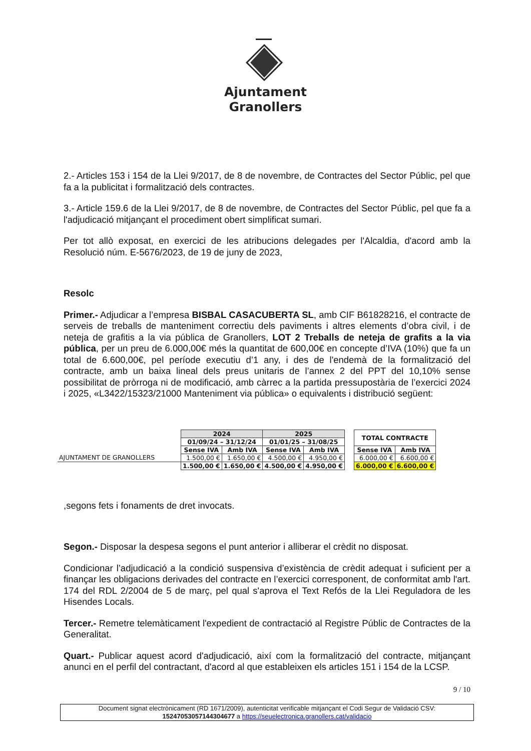Ajuntament
Granollers
2.- Articles 153 i 154 de la Llei 9/2017, de 8 de novembre, de Contractes del Sector Públic, pel que fa a la publicitat i formalització dels contractes.
3.- Article 159.6 de la Llei 9/2017, de 8 de novembre, de Contractes del Sector Públic, pel que fa a l'adjudicació mitjançant el procediment obert simplificat sumari.
Per tot allò exposat, en exercici de les atribucions delegades per l'Alcaldia, d'acord amb la Resolució núm. E-5676/2023, de 19 de juny de 2023,
Resolc
Primer.- Adjudicar a l’empresa BISBAL CASACUBERTA SL, amb CIF B61828216, el contracte de serveis de treballs de manteniment correctiu dels paviments i altres elements d’obra civil, i de neteja de grafitis a la via pública de Granollers, LOT 2 Treballs de neteja de grafits a la via pública, per un preu de 6.000,00€ més la quantitat de 600,00€ en concepte d’IVA (10%) que fa un total de 6.600,00€, pel període executiu d’1 any, i des de l'endemà de la formalització del contracte, amb un baixa lineal dels preus unitaris de l’annex 2 del PPT del 10,10% sense possibilitat de pròrroga ni de modificació, amb càrrec a la partida pressupostària de l’exercici 2024 i 2025, «L3422/15323/21000 Manteniment via pública» o equivalents i distribució següent:
| | 2024 | | 2025 | | | TOTAL CONTRACTE | |
| | 01/09/24 – 31/12/24 | | 01/01/25 – 31/08/25 | | | | |
| | Sense IVA | Amb IVA | Sense IVA | Amb IVA | | Sense IVA | Amb IVA |
| AJUNTAMENT DE GRANOLLERS | 1.500,00 € | 1.650,00 € | 4.500,00 € | 4.950,00 € | | 6.000,00 € | 6.600,00 € |
| | 1.500,00 € | 1.650,00 € | 4.500,00 € | 4.950,00 € | | 6.000,00 € | 6.600,00 € |
,segons fets i fonaments de dret invocats.
Segon.- Disposar la despesa segons el punt anterior i alliberar el crèdit no disposat.
Condicionar l’adjudicació a la condició suspensiva d’existència de crèdit adequat i suficient per a finançar les obligacions derivades del contracte en l’exercici corresponent, de conformitat amb l'art. 174 del RDL 2/2004 de 5 de març, pel qual s'aprova el Text Refós de la Llei Reguladora de les Hisendes Locals.
Tercer.- Remetre telemàticament l'expedient de contractació al Registre Públic de Contractes de la Generalitat.
Quart.- Publicar aquest acord d'adjudicació, així com la formalització del contracte, mitjançant anunci en el perfil del contractant, d'acord al que estableixen els articles 151 i 154 de la LCSP.
9 / 10
Document signat electrònicament (RD 1671/2009), autenticitat verificable mitjançant el Codi Segur de Validació CSV:
15247053057144304677 a https://seuelectronica.granollers.cat/validacio